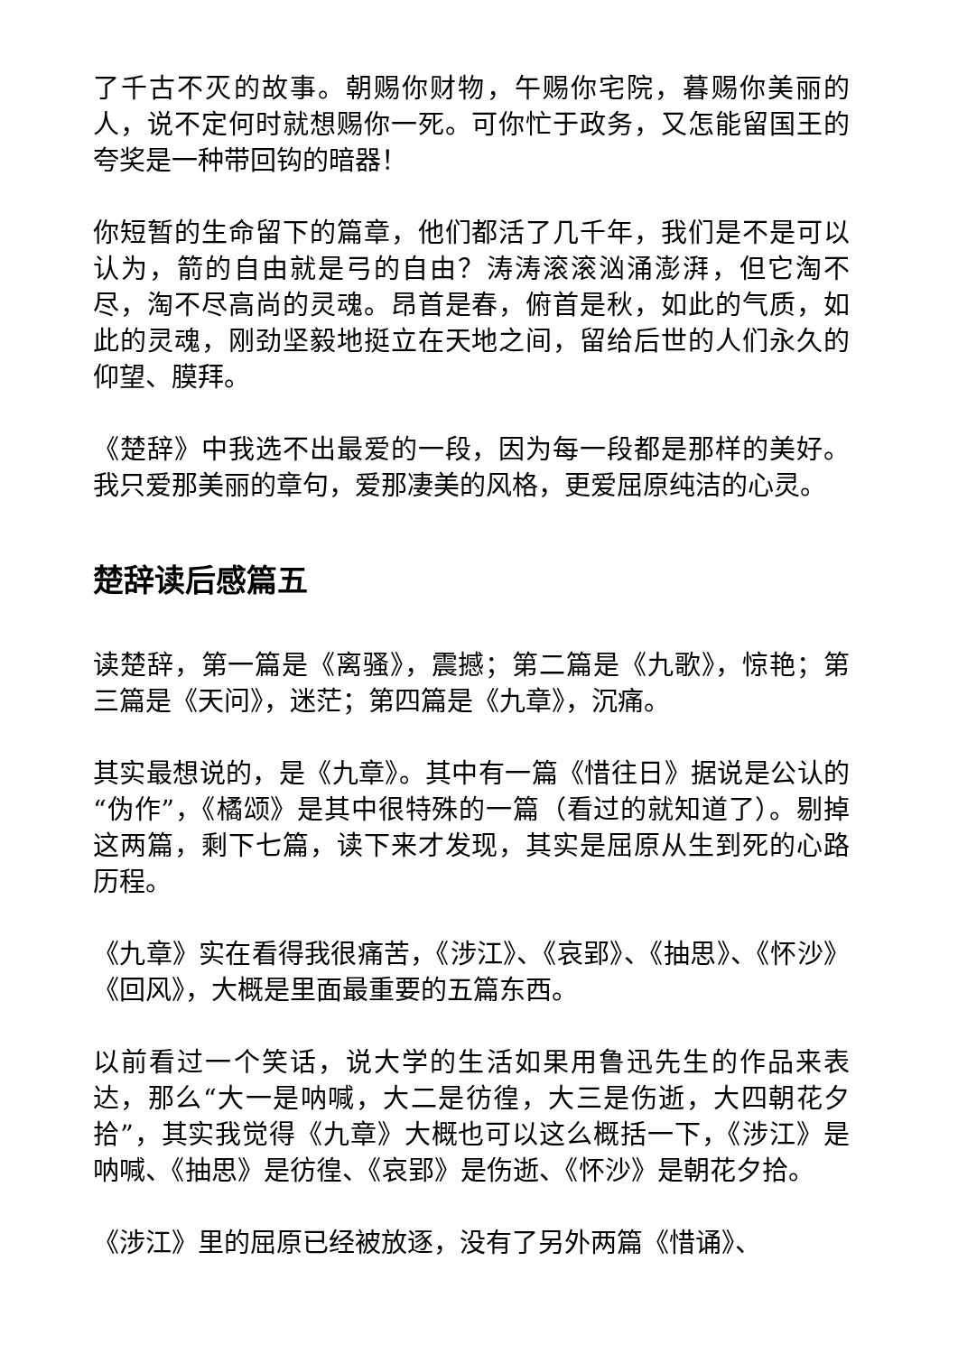了千古不灭的故事。朝赐你财物，午赐你宅院，暮赐你美丽的人，说不定何时就想赐你一死。可你忙于政务，又怎能留国王的夸奖是一种带回钩的暗器！
你短暂的生命留下的篇章，他们都活了几千年，我们是不是可以认为，箭的自由就是弓的自由？涛涛滚滚汹涌澎湃，但它淘不尽，淘不尽高尚的灵魂。昂首是春，俯首是秋，如此的气质，如此的灵魂，刚劲坚毅地挺立在天地之间，留给后世的人们永久的仰望、膜拜。
《楚辞》中我选不出最爱的一段，因为每一段都是那样的美好。我只爱那美丽的章句，爱那凄美的风格，更爱屈原纯洁的心灵。
楚辞读后感篇五
读楚辞，第一篇是《离骚》，震撼；第二篇是《九歌》，惊艳；第三篇是《天问》，迷茫；第四篇是《九章》，沉痛。
其实最想说的，是《九章》。其中有一篇《惜往日》据说是公认的“伪作”，《橘颂》是其中很特殊的一篇（看过的就知道了）。剔掉这两篇，剩下七篇，读下来才发现，其实是屈原从生到死的心路历程。
《九章》实在看得我很痛苦，《涉江》、《哀郢》、《抽思》、《怀沙》《回风》，大概是里面最重要的五篇东西。
以前看过一个笑话，说大学的生活如果用鲁迅先生的作品来表达，那么“大一是呐喊，大二是彷徨，大三是伤逝，大四朝花夕拾”，其实我觉得《九章》大概也可以这么概括一下，《涉江》是呐喊、《抽思》是彷徨、《哀郢》是伤逝、《怀沙》是朝花夕拾。
《涉江》里的屈原已经被放逐，没有了另外两篇《惜诵》、